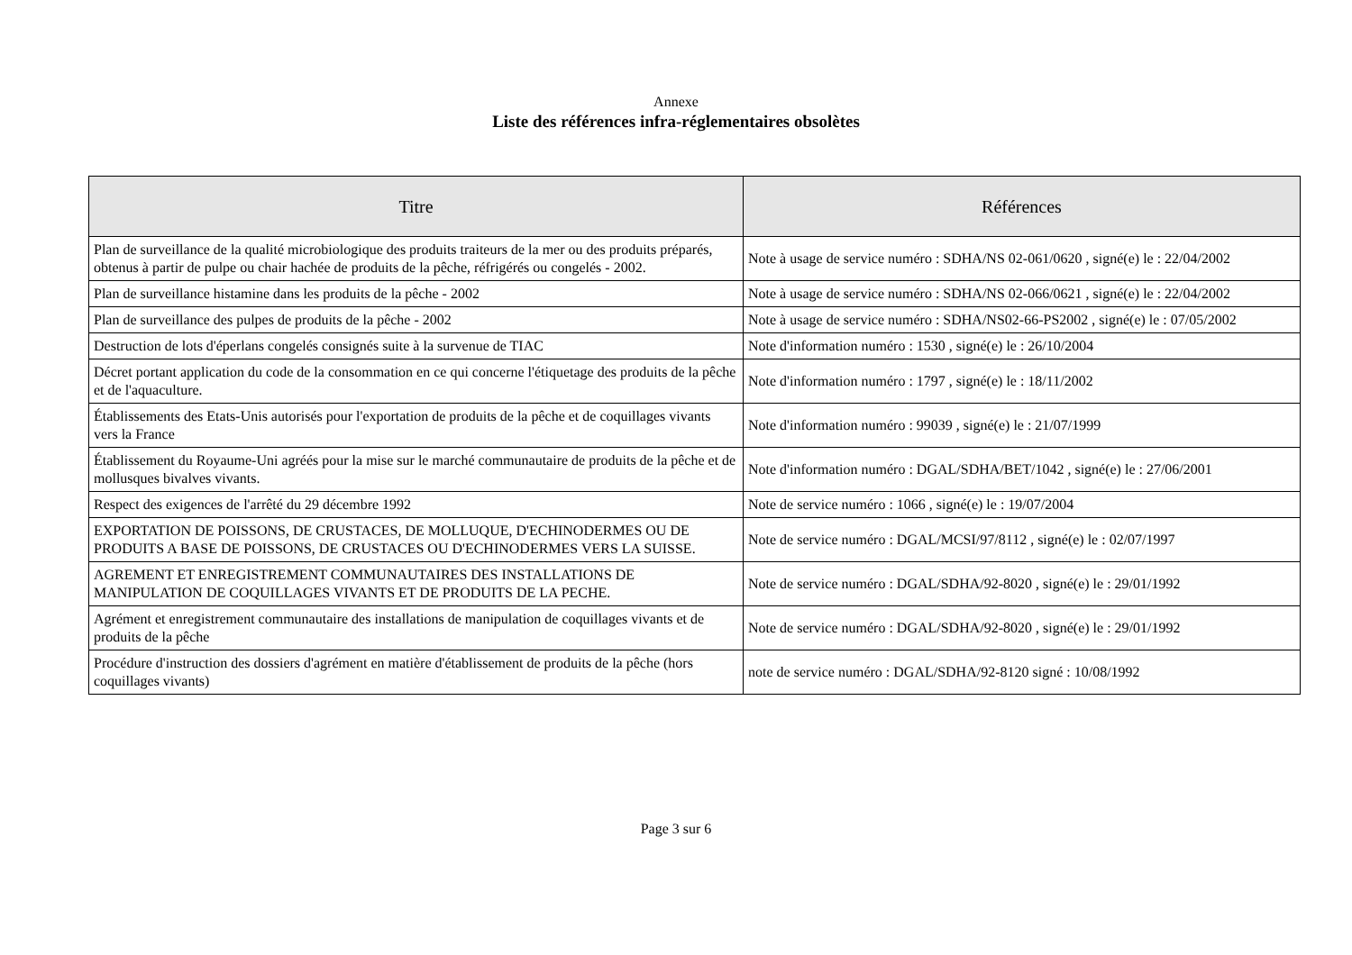Annexe
Liste des références infra-réglementaires obsolètes
| Titre | Références |
| --- | --- |
| Plan de surveillance de la qualité microbiologique des produits traiteurs de la mer ou des produits préparés, obtenus à partir de pulpe ou chair hachée de produits de la pêche, réfrigérés ou congelés - 2002. | Note à usage de service numéro : SDHA/NS 02-061/0620 , signé(e) le : 22/04/2002 |
| Plan de surveillance histamine dans les produits de la pêche - 2002 | Note à usage de service numéro : SDHA/NS 02-066/0621 , signé(e) le : 22/04/2002 |
| Plan de surveillance des pulpes de produits de la pêche - 2002 | Note à usage de service numéro : SDHA/NS02-66-PS2002 , signé(e) le : 07/05/2002 |
| Destruction de lots d'éperlans congelés consignés suite à la survenue de TIAC | Note d'information numéro : 1530 , signé(e) le : 26/10/2004 |
| Décret portant application du code de la consommation en ce qui concerne l'étiquetage des produits de la pêche et de l'aquaculture. | Note d'information numéro : 1797 , signé(e) le : 18/11/2002 |
| Établissements des Etats-Unis autorisés pour l'exportation de produits de la pêche et de coquillages vivants vers la France | Note d'information numéro : 99039 , signé(e) le : 21/07/1999 |
| Établissement du Royaume-Uni agréés pour la mise sur le marché communautaire de produits de la pêche et de mollusques bivalves vivants. | Note d'information numéro : DGAL/SDHA/BET/1042 , signé(e) le : 27/06/2001 |
| Respect des exigences de l'arrêté du 29 décembre 1992 | Note de service numéro : 1066 , signé(e) le : 19/07/2004 |
| EXPORTATION DE POISSONS, DE CRUSTACES, DE MOLLUQUE, D'ECHINODERMES OU DE PRODUITS A BASE DE POISSONS, DE CRUSTACES OU D'ECHINODERMES VERS LA SUISSE. | Note de service numéro : DGAL/MCSI/97/8112 , signé(e) le : 02/07/1997 |
| AGREMENT ET ENREGISTREMENT COMMUNAUTAIRES DES INSTALLATIONS DE MANIPULATION DE COQUILLAGES VIVANTS ET DE PRODUITS DE LA PECHE. | Note de service numéro : DGAL/SDHA/92-8020 , signé(e) le : 29/01/1992 |
| Agrément et enregistrement communautaire des installations de manipulation de coquillages vivants et de produits de la pêche | Note de service numéro : DGAL/SDHA/92-8020 , signé(e) le : 29/01/1992 |
| Procédure d'instruction des dossiers d'agrément en matière d'établissement de produits de la pêche (hors coquillages vivants) | note de service numéro : DGAL/SDHA/92-8120 signé : 10/08/1992 |
Page 3 sur 6